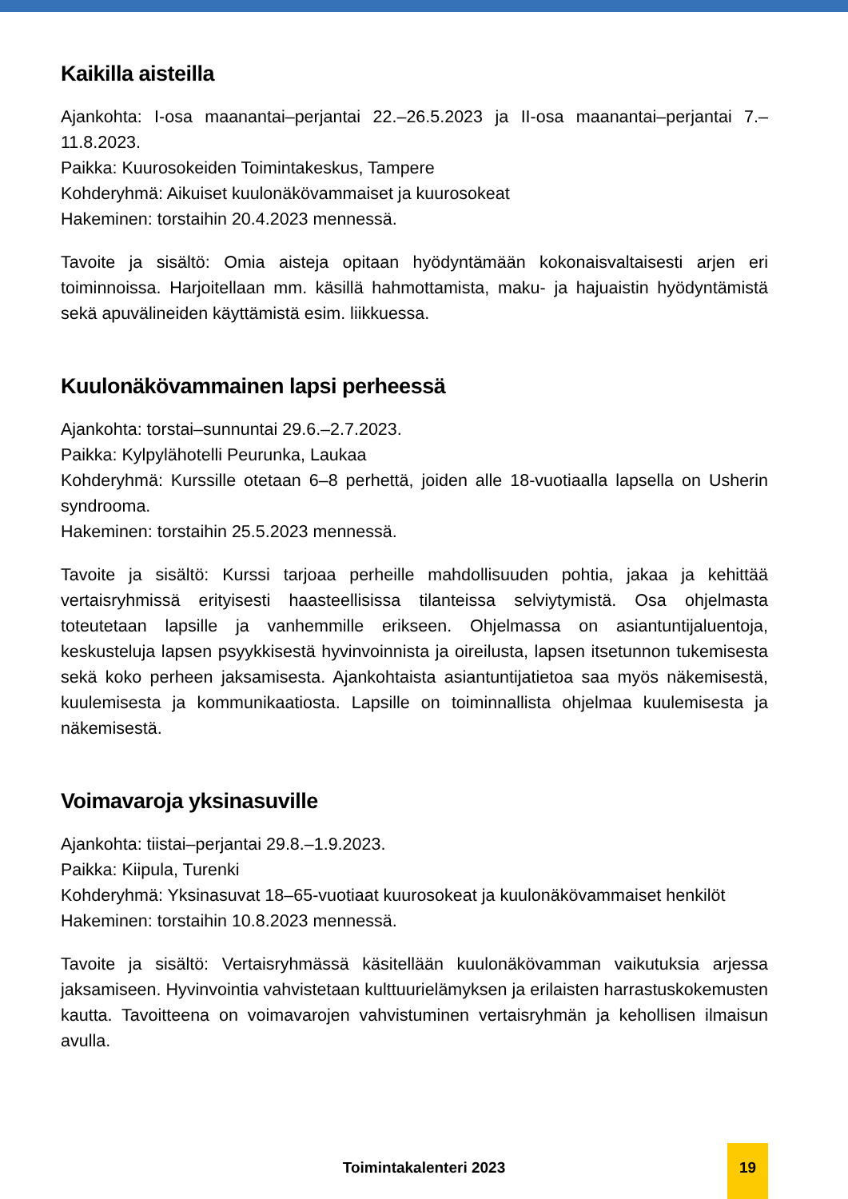Kaikilla aisteilla
Ajankohta: I-osa maanantai–perjantai 22.–26.5.2023 ja II-osa maanantai–perjantai 7.–11.8.2023.
Paikka: Kuurosokeiden Toimintakeskus, Tampere
Kohderyhmä: Aikuiset kuulonäkövammaiset ja kuurosokeat
Hakeminen: torstaihin 20.4.2023 mennessä.
Tavoite ja sisältö: Omia aisteja opitaan hyödyntämään kokonaisvaltaisesti arjen eri toiminnoissa. Harjoitellaan mm. käsillä hahmottamista, maku- ja hajuaistin hyödyntämistä sekä apuvälineiden käyttämistä esim. liikkuessa.
Kuulonäkövammainen lapsi perheessä
Ajankohta: torstai–sunnuntai 29.6.–2.7.2023.
Paikka: Kylpylähotelli Peurunka, Laukaa
Kohderyhmä: Kurssille otetaan 6–8 perhettä, joiden alle 18-vuotiaalla lapsella on Usherin syndrooma.
Hakeminen: torstaihin 25.5.2023 mennessä.
Tavoite ja sisältö: Kurssi tarjoaa perheille mahdollisuuden pohtia, jakaa ja kehittää vertaisryhmissä erityisesti haasteellisissa tilanteissa selviytymistä. Osa ohjelmasta toteutetaan lapsille ja vanhemmille erikseen. Ohjelmassa on asiantuntijaluentoja, keskusteluja lapsen psyykkisestä hyvinvoinnista ja oireilusta, lapsen itsetunnon tukemisesta sekä koko perheen jaksamisesta. Ajankohtaista asiantuntijatietoa saa myös näkemisestä, kuulemisesta ja kommunikaatiosta. Lapsille on toiminnallista ohjelmaa kuulemisesta ja näkemisestä.
Voimavaroja yksinasuville
Ajankohta: tiistai–perjantai 29.8.–1.9.2023.
Paikka: Kiipula, Turenki
Kohderyhmä: Yksinasuvat 18–65-vuotiaat kuurosokeat ja kuulonäkövammaiset henkilöt
Hakeminen: torstaihin 10.8.2023 mennessä.
Tavoite ja sisältö: Vertaisryhmässä käsitellään kuulonäkövamman vaikutuksia arjessa jaksamiseen. Hyvinvointia vahvistetaan kulttuurielämyksen ja erilaisten harrastuskokemusten kautta. Tavoitteena on voimavarojen vahvistuminen vertaisryhmän ja kehollisen ilmaisun avulla.
Toimintakalenteri 2023
19